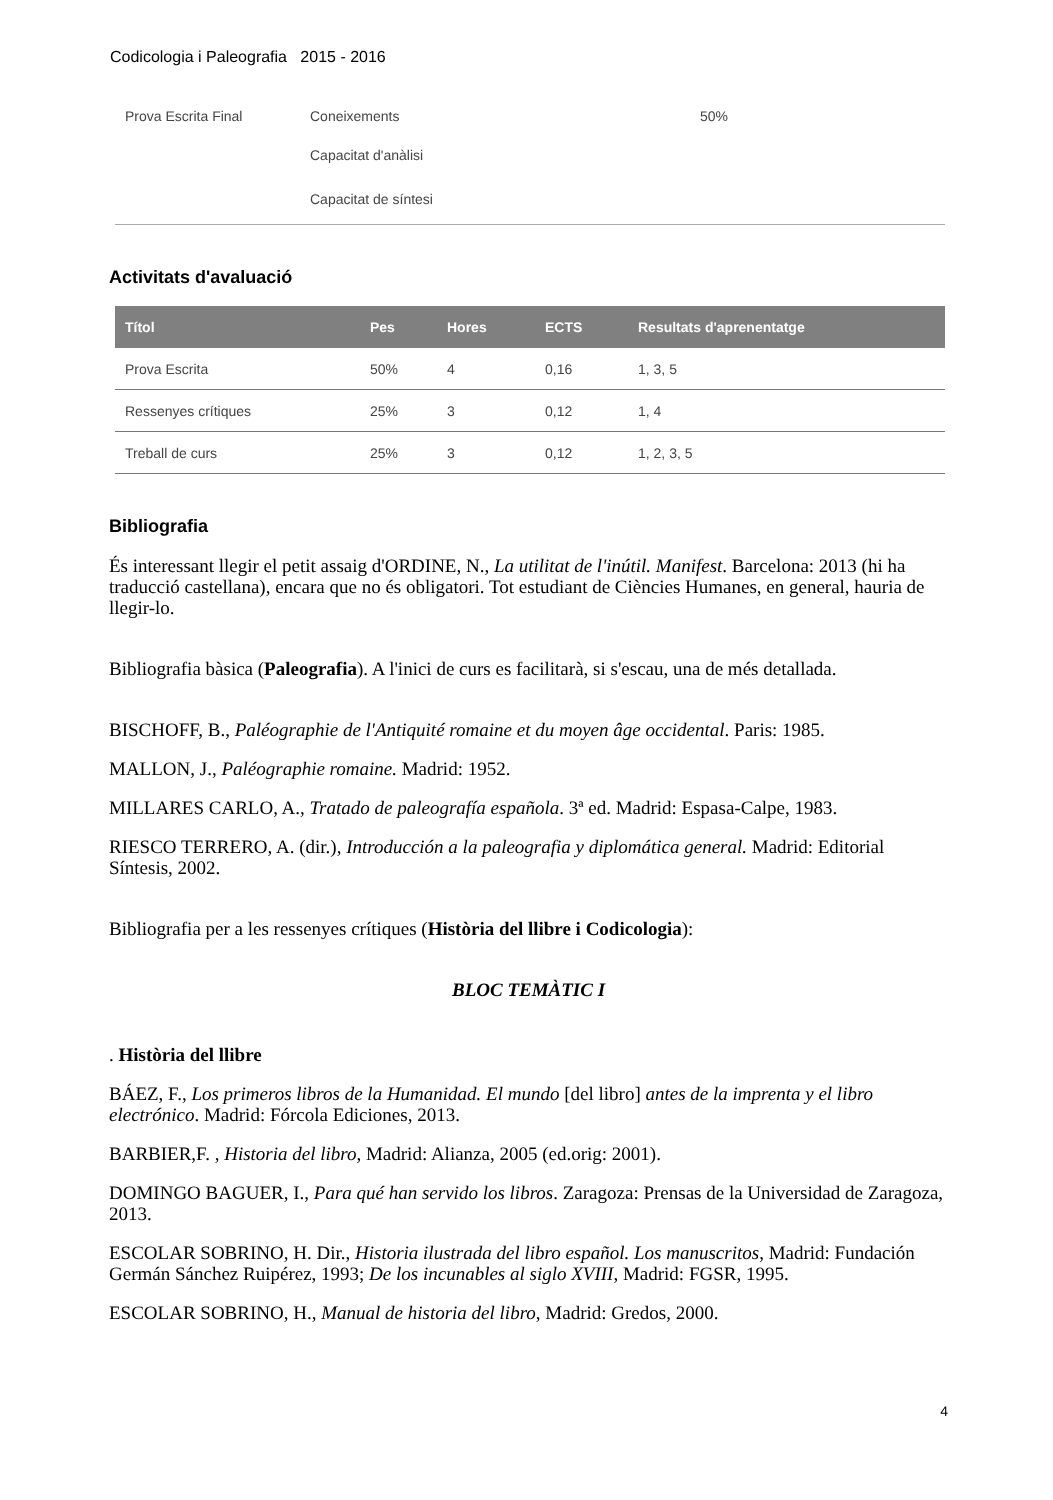Codicologia i Paleografia 2015 - 2016
| Prova Escrita Final | Coneixements | 50% |
| | Capacitat d'anàlisi | |
| | Capacitat de síntesi | |
Activitats d'avaluació
| Títol | Pes | Hores | ECTS | Resultats d'aprenentatge |
| --- | --- | --- | --- | --- |
| Prova Escrita | 50% | 4 | 0,16 | 1, 3, 5 |
| Ressenyes crítiques | 25% | 3 | 0,12 | 1, 4 |
| Treball de curs | 25% | 3 | 0,12 | 1, 2, 3, 5 |
Bibliografia
És interessant llegir el petit assaig d'ORDINE, N., La utilitat de l'inútil. Manifest. Barcelona: 2013 (hi ha traducció castellana), encara que no és obligatori. Tot estudiant de Ciències Humanes, en general, hauria de llegir-lo.
Bibliografia bàsica (Paleografia). A l'inici de curs es facilitarà, si s'escau, una de més detallada.
BISCHOFF, B., Paléographie de l'Antiquité romaine et du moyen âge occidental. Paris: 1985.
MALLON, J., Paléographie romaine. Madrid: 1952.
MILLARES CARLO, A., Tratado de paleografía española. 3ª ed. Madrid: Espasa-Calpe, 1983.
RIESCO TERRERO, A. (dir.), Introducción a la paleografia y diplomática general. Madrid: Editorial Síntesis, 2002.
Bibliografia per a les ressenyes crítiques (Història del llibre i Codicologia):
BLOC TEMÀTIC I
. Història del llibre
BÁEZ, F., Los primeros libros de la Humanidad. El mundo [del libro] antes de la imprenta y el libro electrónico. Madrid: Fórcola Ediciones, 2013.
BARBIER,F. , Historia del libro, Madrid: Alianza, 2005 (ed.orig: 2001).
DOMINGO BAGUER, I., Para qué han servido los libros. Zaragoza: Prensas de la Universidad de Zaragoza, 2013.
ESCOLAR SOBRINO, H. Dir., Historia ilustrada del libro español. Los manuscritos, Madrid: Fundación Germán Sánchez Ruipérez, 1993; De los incunables al siglo XVIII, Madrid: FGSR, 1995.
ESCOLAR SOBRINO, H., Manual de historia del libro, Madrid: Gredos, 2000.
4